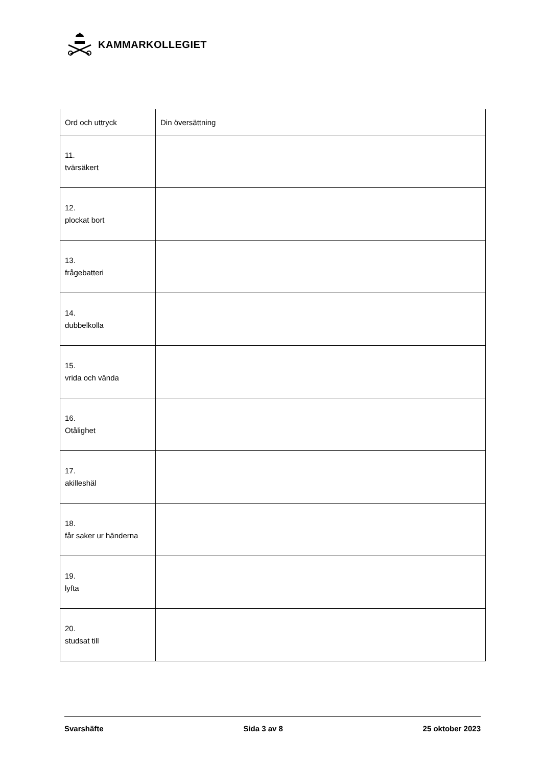KAMMARKOLLEGIET
| Ord och uttryck | Din översättning |
| --- | --- |
| 11. tvärsäkert | |
| 12. plockat bort | |
| 13. frågebatteri | |
| 14. dubbelkolla | |
| 15. vrida och vända | |
| 16. Otålighet | |
| 17. akilleshäl | |
| 18. får saker ur händerna | |
| 19. lyfta | |
| 20. studsat till | |
Svarshäfte Sida 3 av 8 25 oktober 2023